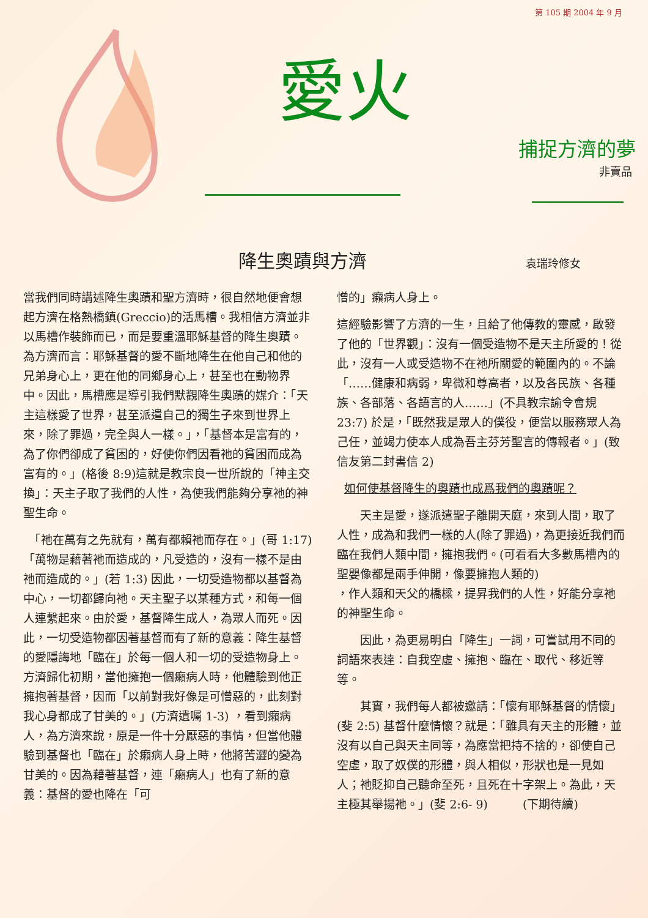第 105 期 2004 年 9 月
愛火
捕捉方濟的夢
非賣品
降生奧蹟與方濟 袁瑞玲修女
當我們同時講述降生奧蹟和聖方濟時，很自然地便會想起方濟在格熱橋鎮(Greccio)的活馬槽。我相信方濟並非以馬槽作裝飾而已，而是要重溫耶穌基督的降生奧蹟。為方濟而言：耶穌基督的愛不斷地降生在他自己和他的兄弟身心上，更在他的同鄉身心上，甚至也在動物界中。因此，馬槽應是導引我們默觀降生奧蹟的媒介：「天主這樣愛了世界，甚至派遣自己的獨生子來到世界上來，除了罪過，完全與人一樣。」，「基督本是富有的，為了你們卻成了貧困的，好使你們因看祂的貧困而成為富有的。」(格後 8:9)這就是教宗良一世所說的「神主交換」：天主子取了我們的人性，為使我們能夠分享祂的神聖生命。
　「祂在萬有之先就有，萬有都賴祂而存在。」(哥 1:17)「萬物是藉著祂而造成的，凡受造的，沒有一樣不是由祂而造成的。」(若 1:3) 因此，一切受造物都以基督為中心，一切都歸向祂。天主聖子以某種方式，和每一個人連繫起來。由於愛，基督降生成人，為眾人而死。因此，一切受造物都因著基督而有了新的意義：降生基督的愛隱誨地「臨在」於每一個人和一切的受造物身上。方濟歸化初期，當他擁抱一個癩病人時，他體驗到他正擁抱著基督，因而「以前對我好像是可憎惡的，此刻對我心身都成了甘美的。」(方濟遺囑 1-3) ，看到癩病人，為方濟來說，原是一件十分厭惡的事情，但當他體驗到基督也「臨在」於癩病人身上時，他將苦澀的變為甘美的。因為藉著基督，連「癩病人」也有了新的意義：基督的愛也降在「可
憎的」癩病人身上。
這經驗影響了方濟的一生，且給了他傳教的靈感，啟發了他的「世界觀」：沒有一個受造物不是天主所愛的！從此，沒有一人或受造物不在祂所關愛的範圍內的。不論「……健康和病弱，卑微和尊高者，以及各民族、各種族、各部落、各語言的人……」(不具教宗諭令會規 23:7) 於是，「既然我是眾人的僕役，便當以服務眾人為己任，並竭力使本人成為吾主芬芳聖言的傳報者。」(致信友第二封書信 2)
如何使基督降生的奧蹟也成爲我們的奧蹟呢？
　　天主是愛，遂派遣聖子離開天庭，來到人間，取了人性，成為和我們一樣的人(除了罪過)，為更接近我們而臨在我們人類中間，擁抱我們。(可看看大多數馬槽內的聖嬰像都是兩手伸開，像要擁抱人類的)
，作人類和天父的橋樑，提昇我們的人性，好能分享祂的神聖生命。
　　因此，為更易明白「降生」一詞，可嘗試用不同的詞語來表達：自我空虛、擁抱、臨在、取代、移近等等。
　　其實，我們每人都被邀請：「懷有耶穌基督的情懷」(斐 2:5) 基督什麼情懷？就是：「雖具有天主的形體，並沒有以自己與天主同等，為應當把持不捨的，卻使自己空虛，取了奴僕的形體，與人相似，形狀也是一見如人；祂貶抑自己聽命至死，且死在十字架上。為此，天主極其舉揚祂。」(斐 2:6- 9)　　　(下期待續)